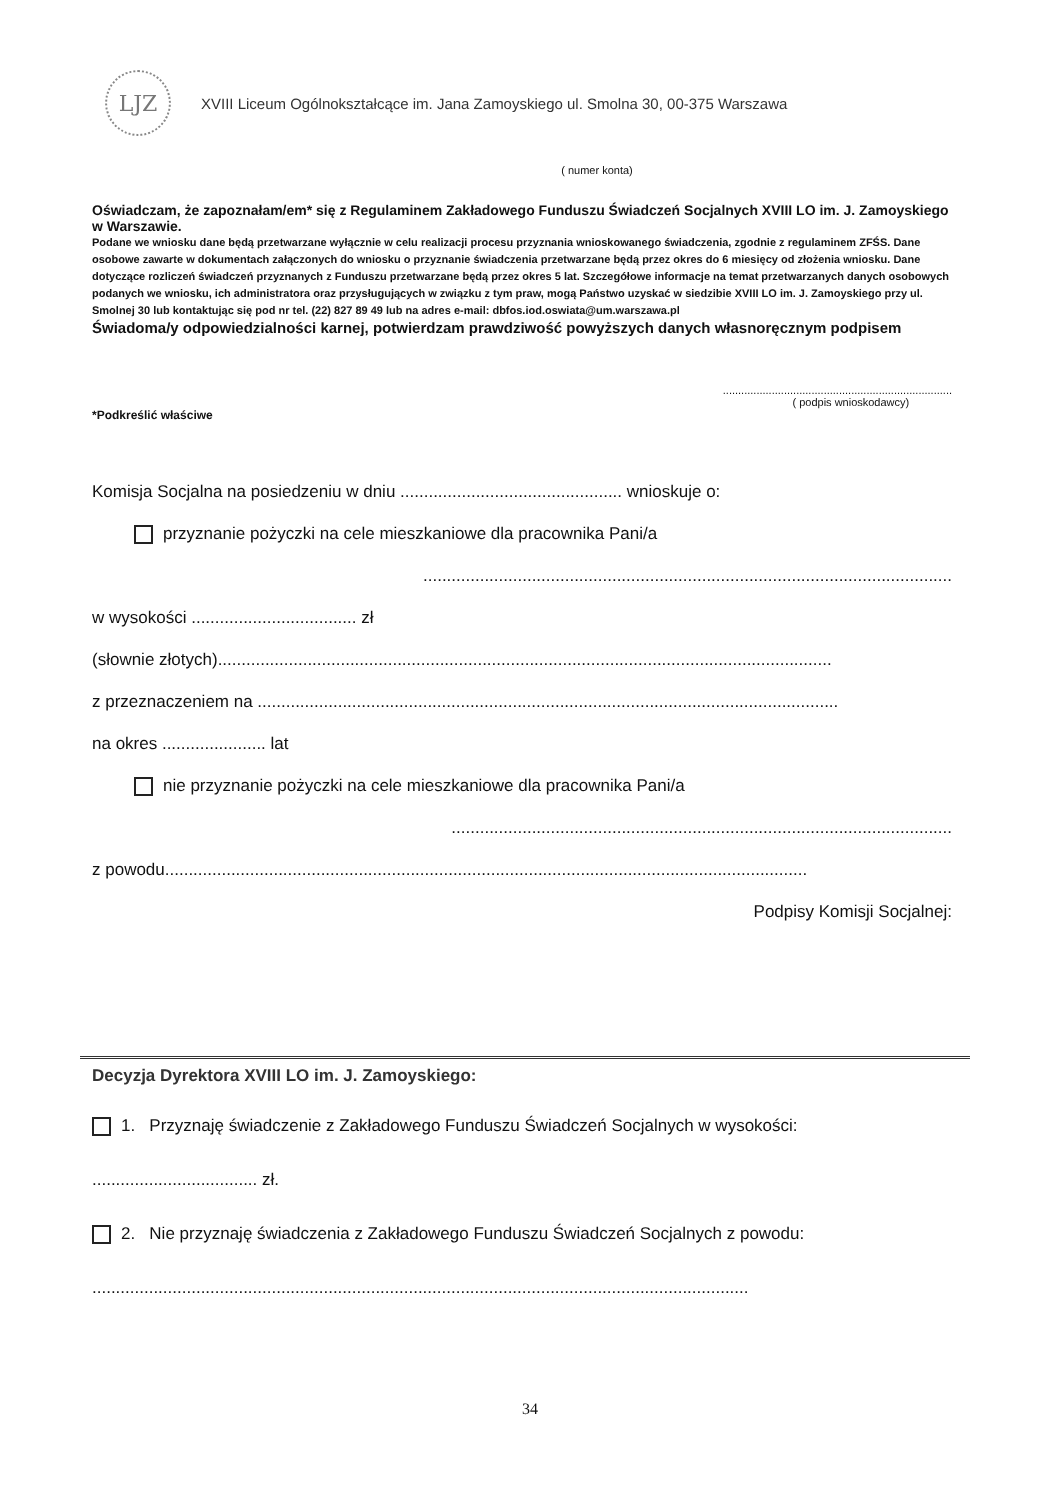LJZ
XVIII Liceum Ogólnokształcące im. Jana Zamoyskiego ul. Smolna 30, 00-375 Warszawa
( numer konta)
Oświadczam, że zapoznałam/em* się z Regulaminem Zakładowego Funduszu Świadczeń Socjalnych XVIII LO im. J. Zamoyskiego w Warszawie.
Podane we wniosku dane będą przetwarzane wyłącznie w celu realizacji procesu przyznania wnioskowanego świadczenia, zgodnie z regulaminem ZFŚS. Dane osobowe zawarte w dokumentach załączonych do wniosku o przyznanie świadczenia przetwarzane będą przez okres do 6 miesięcy od złożenia wniosku. Dane dotyczące rozliczeń świadczeń przyznanych z Funduszu przetwarzane będą przez okres 5 lat. Szczegółowe informacje na temat przetwarzanych danych osobowych podanych we wniosku, ich administratora oraz przysługujących w związku z tym praw, mogą Państwo uzyskać w siedzibie XVIII LO im. J. Zamoyskiego przy ul. Smolnej 30 lub kontaktując się pod nr tel. (22) 827 89 49 lub na adres e-mail: dbfos.iod.oswiata@um.warszawa.pl
Świadoma/y odpowiedzialności karnej, potwierdzam prawdziwość powyższych danych własnoręcznym podpisem
...........................................................................
( podpis wnioskodawcy)
*Podkreślić właściwe
Komisja Socjalna na posiedzeniu w dniu ............................................... wnioskuje o:
przyznanie pożyczki na cele mieszkaniowe dla pracownika Pani/a
................................................................................................................
w wysokości ................................... zł
(słownie złotych)..................................................................................................................................
z przeznaczeniem na ...........................................................................................................................
na okres ...................... lat
nie przyznanie pożyczki na cele mieszkaniowe dla pracownika Pani/a
..........................................................................................................
z powodu........................................................................................................................................
Podpisy Komisji Socjalnej:
Decyzja Dyrektora XVIII LO im. J. Zamoyskiego:
1. Przyznaję świadczenie z Zakładowego Funduszu Świadczeń Socjalnych w wysokości:
................................... zł.
2. Nie przyznaję świadczenia z Zakładowego Funduszu Świadczeń Socjalnych z powodu:
...........................................................................................................................................
34